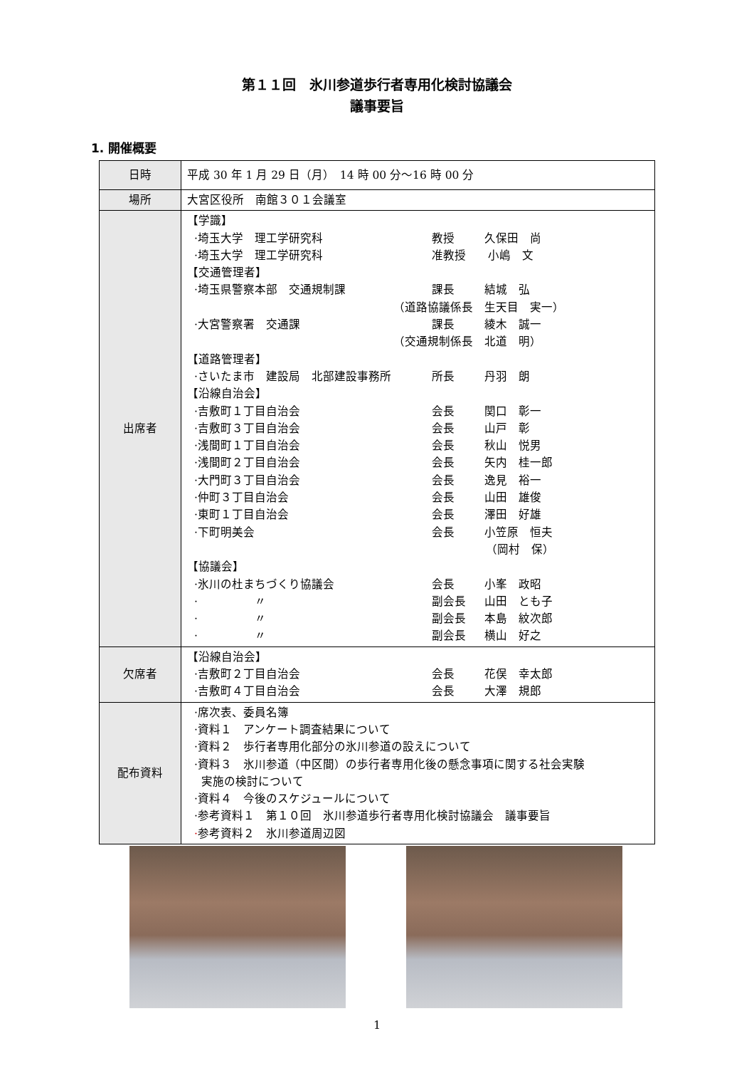第１１回　氷川参道歩行者専用化検討協議会
議事要旨
1. 開催概要
| 日時 | 平成 30 年 1 月 29 日（月） 14 時 00 分～16 時 00 分 |
| 場所 | 大宮区役所 南館３０１会議室 |
| 出席者 | 【学識】 ·埼玉大学 理工学研究科 教授 久保田 尚 ·埼玉大学 理工学研究科 准教授 小嶋 文 【交通管理者】 ·埼玉県警察本部 交通規制課 課長 結城 弘 （道路協議係長 生天目 実一） ·大宮警察署 交通課 課長 綾木 誠一 （交通規制係長 北道 明） 【道路管理者】 ·さいたま市 建設局 北部建設事務所 所長 丹羽 朗 【沿線自治会】 ·吉敷町１丁目自治会 会長 関口 彰一 ·吉敷町３丁目自治会 会長 山戸 彰 ·浅間町１丁目自治会 会長 秋山 悦男 ·浅間町２丁目自治会 会長 矢内 桂一郎 ·大門町３丁目自治会 会長 逸見 裕一 ·仲町３丁目自治会 会長 山田 雄俊 ·東町１丁目自治会 会長 澤田 好雄 ·下町明美会 会長 小笠原 恒夫 （岡村 保） 【協議会】 ·氷川の杜まちづくり協議会 会長 小峯 政昭 · 〃 副会長 山田 とも子 · 〃 副会長 本島 紋次郎 · 〃 副会長 横山 好之 |
| 欠席者 | 【沿線自治会】 ·吉敷町２丁目自治会 会長 花俣 幸太郎 ·吉敷町４丁目自治会 会長 大澤 規郎 |
| 配布資料 | ·席次表、委員名簿 ·資料１ アンケート調査結果について ·資料２ 歩行者専用化部分の氷川参道の設えについて ·資料３ 氷川参道（中区間）の歩行者専用化後の懸念事項に関する社会実験 実施の検討について ·資料４ 今後のスケジュールについて ·参考資料１ 第１０回 氷川参道歩行者専用化検討協議会 議事要旨 · 参考資料２ 氷川参道周辺図 |
1